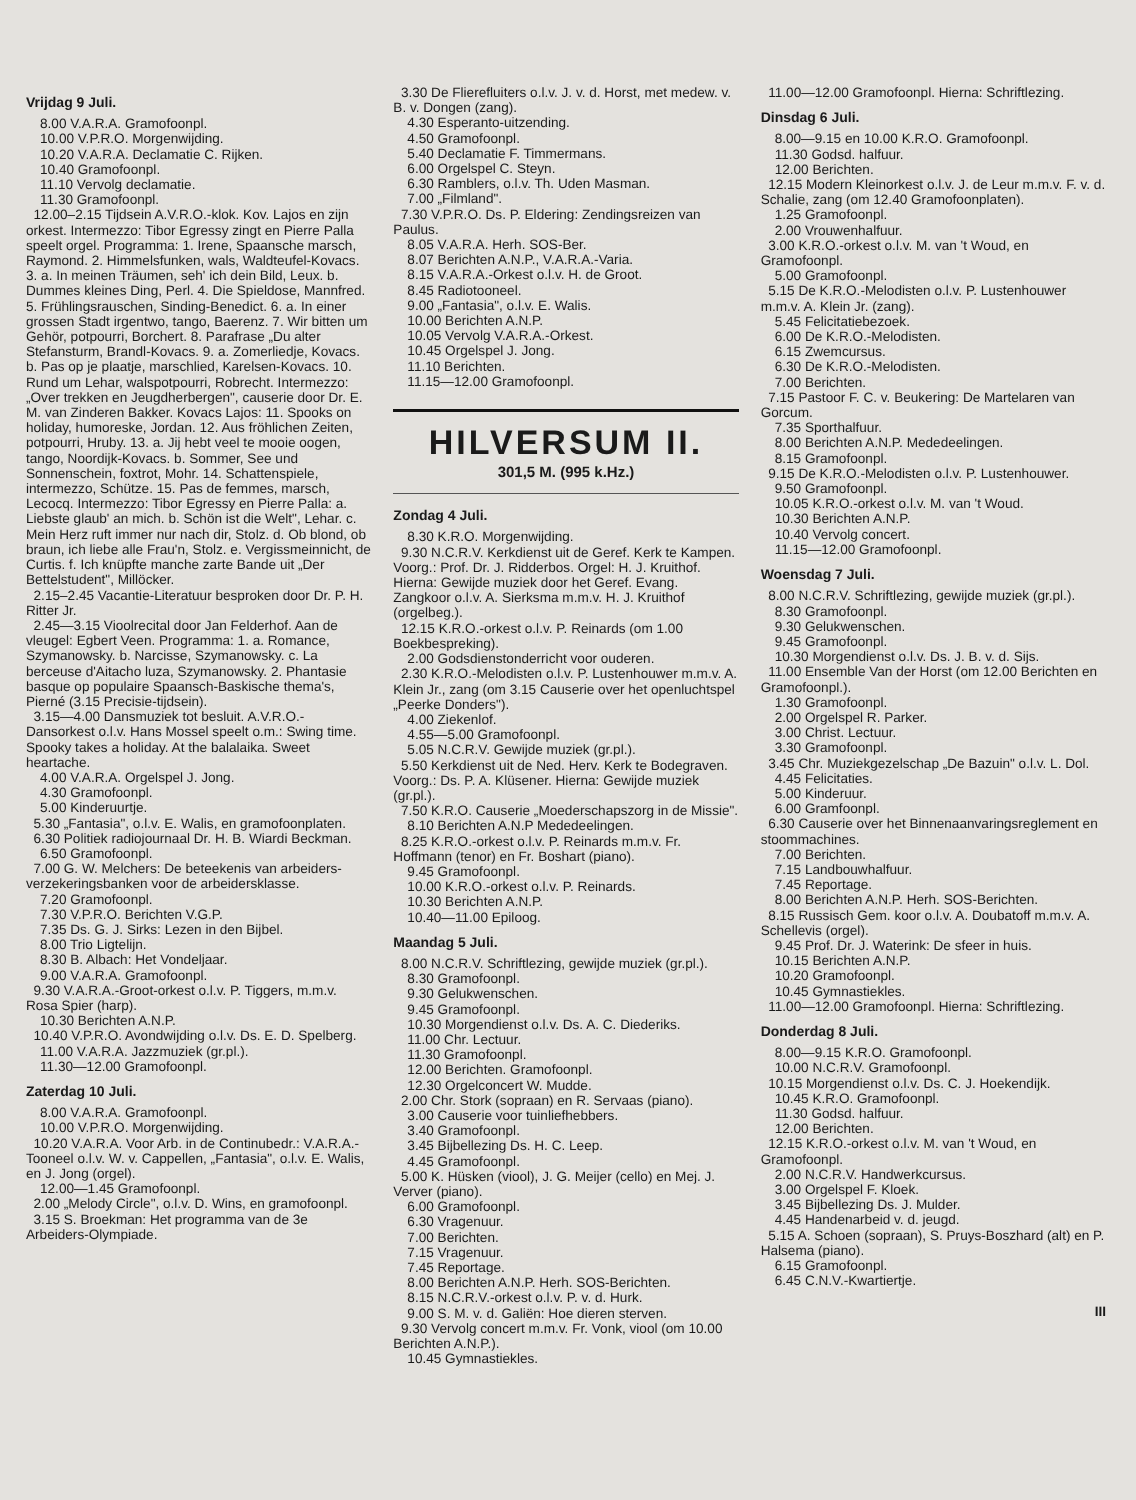Vrijdag 9 Juli.
8.00 V.A.R.A. Gramofoonpl.
10.00 V.P.R.O. Morgenwijding.
10.20 V.A.R.A. Declamatie C. Rijken.
10.40 Gramofoonpl.
11.10 Vervolg declamatie.
11.30 Gramofoonpl.
12.00–2.15 Tijdsein A.V.R.O.-klok. Kov. Lajos en zijn orkest. Intermezzo: Tibor Egressy zingt en Pierre Palla speelt orgel. Programma: 1. Irene, Spaansche marsch, Raymond. 2. Himmelsfunken, wals, Waldteufel-Kovacs. 3. a. In meinen Träumen, seh' ich dein Bild, Leux. b. Dummes kleines Ding, Perl. 4. Die Spieldose, Mannfred. 5. Frühlingsrauschen, Sinding-Benedict. 6. a. In einer grossen Stadt irgentwo, tango, Baerenz. 7. Wir bitten um Gehör, potpourri, Borchert. 8. Parafrase „Du alter Stefansturm, Brandl-Kovacs. 9. a. Zomerliedje, Kovacs. b. Pas op je plaatje, marschlied, Karelsen-Kovacs. 10. Rund um Lehar, walspotpourri, Robrecht. Intermezzo: „Over trekken en Jeugdherbergen", causerie door Dr. E. M. van Zinderen Bakker. Kovacs Lajos: 11. Spooks on holiday, humoreske, Jordan. 12. Aus fröhlichen Zeiten, potpourri, Hruby. 13. a. Jij hebt veel te mooie oogen, tango, Noordijk-Kovacs. b. Sommer, See und Sonnenschein, foxtrot, Mohr. 14. Schattenspiele, intermezzo, Schütze. 15. Pas de femmes, marsch, Lecocq. Intermezzo: Tibor Egressy en Pierre Palla: a. Liebste glaub' an mich. b. Schön ist die Welt", Lehar. c. Mein Herz ruft immer nur nach dir, Stolz. d. Ob blond, ob braun, ich liebe alle Frau'n, Stolz. e. Vergissmeinnicht, de Curtis. f. Ich knüpfte manche zarte Bande uit „Der Bettelstudent", Millöcker.
2.15–2.45 Vacantie-Literatuur besproken door Dr. P. H. Ritter Jr.
2.45—3.15 Vioolrecital door Jan Felderhof. Aan de vleugel: Egbert Veen. Programma: 1. a. Romance, Szymanowsky. b. Narcisse, Szymanowsky. c. La berceuse d'Aitacho luza, Szymanowsky. 2. Phantasie basque op populaire Spaansch-Baskische thema's, Pierné (3.15 Precisie-tijdsein).
3.15—4.00 Dansmuziek tot besluit. A.V.R.O.-Dansorkest o.l.v. Hans Mossel speelt o.m.: Swing time. Spooky takes a holiday. At the balalaika. Sweet heartache.
4.00 V.A.R.A. Orgelspel J. Jong.
4.30 Gramofoonpl.
5.00 Kinderuurtje.
5.30 „Fantasia", o.l.v. E. Walis, en gramofoonplaten.
6.30 Politiek radiojournaal Dr. H. B. Wiardi Beckman.
6.50 Gramofoonpl.
7.00 G. W. Melchers: De beteekenis van arbeiders-verzekeringsbanken voor de arbeidersklasse.
7.20 Gramofoonpl.
7.30 V.P.R.O. Berichten V.G.P.
7.35 Ds. G. J. Sirks: Lezen in den Bijbel.
8.00 Trio Ligtelijn.
8.30 B. Albach: Het Vondeljaar.
9.00 V.A.R.A. Gramofoonpl.
9.30 V.A.R.A.-Groot-orkest o.l.v. P. Tiggers, m.m.v. Rosa Spier (harp).
10.30 Berichten A.N.P.
10.40 V.P.R.O. Avondwijding o.l.v. Ds. E. D. Spelberg.
11.00 V.A.R.A. Jazzmuziek (gr.pl.).
11.30—12.00 Gramofoonpl.
Zaterdag 10 Juli.
8.00 V.A.R.A. Gramofoonpl.
10.00 V.P.R.O. Morgenwijding.
10.20 V.A.R.A. Voor Arb. in de Continubedr.: V.A.R.A.-Tooneel o.l.v. W. v. Cappellen, „Fantasia", o.l.v. E. Walis, en J. Jong (orgel).
12.00—1.45 Gramofoonpl.
2.00 „Melody Circle", o.l.v. D. Wins, en gramofoonpl.
3.15 S. Broekman: Het programma van de 3e Arbeiders-Olympiade.
3.30 De Flierefluiters o.l.v. J. v. d. Horst, met medew. v. B. v. Dongen (zang).
4.30 Esperanto-uitzending.
4.50 Gramofoonpl.
5.40 Declamatie F. Timmermans.
6.00 Orgelspel C. Steyn.
6.30 Ramblers, o.l.v. Th. Uden Masman.
7.00 „Filmland".
7.30 V.P.R.O. Ds. P. Eldering: Zendingsreizen van Paulus.
8.05 V.A.R.A. Herh. SOS-Ber.
8.07 Berichten A.N.P., V.A.R.A.-Varia.
8.15 V.A.R.A.-Orkest o.l.v. H. de Groot.
8.45 Radiotooneel.
9.00 „Fantasia", o.l.v. E. Walis.
10.00 Berichten A.N.P.
10.05 Vervolg V.A.R.A.-Orkest.
10.45 Orgelspel J. Jong.
11.10 Berichten.
11.15—12.00 Gramofoonpl.
HILVERSUM II.
301,5 M. (995 k.Hz.)
Zondag 4 Juli.
8.30 K.R.O. Morgenwijding.
9.30 N.C.R.V. Kerkdienst uit de Geref. Kerk te Kampen. Voorg.: Prof. Dr. J. Ridderbos. Orgel: H. J. Kruithof. Hierna: Gewijde muziek door het Geref. Evang. Zangkoor o.l.v. A. Sierksma m.m.v. H. J. Kruithof (orgelbeg.).
12.15 K.R.O.-orkest o.l.v. P. Reinards (om 1.00 Boekbespreking).
2.00 Godsdienstonderricht voor ouderen.
2.30 K.R.O.-Melodisten o.l.v. P. Lustenhouwer m.m.v. A. Klein Jr., zang (om 3.15 Causerie over het openluchtspel „Peerke Donders").
4.00 Ziekenlof.
4.55—5.00 Gramofoonpl.
5.05 N.C.R.V. Gewijde muziek (gr.pl.).
5.50 Kerkdienst uit de Ned. Herv. Kerk te Bodegraven. Voorg.: Ds. P. A. Klüsener. Hierna: Gewijde muziek (gr.pl.).
7.50 K.R.O. Causerie „Moederschapszorg in de Missie".
8.10 Berichten A.N.P Mededeelingen.
8.25 K.R.O.-orkest o.l.v. P. Reinards m.m.v. Fr. Hoffmann (tenor) en Fr. Boshart (piano).
9.45 Gramofoonpl.
10.00 K.R.O.-orkest o.l.v. P. Reinards.
10.30 Berichten A.N.P.
10.40—11.00 Epiloog.
Maandag 5 Juli.
8.00 N.C.R.V. Schriftlezing, gewijde muziek (gr.pl.).
8.30 Gramofoonpl.
9.30 Gelukwenschen.
9.45 Gramofoonpl.
10.30 Morgendienst o.l.v. Ds. A. C. Diederiks.
11.00 Chr. Lectuur.
11.30 Gramofoonpl.
12.00 Berichten. Gramofoonpl.
12.30 Orgelconcert W. Mudde.
2.00 Chr. Stork (sopraan) en R. Servaas (piano).
3.00 Causerie voor tuinliefhebbers.
3.40 Gramofoonpl.
3.45 Bijbellezing Ds. H. C. Leep.
4.45 Gramofoonpl.
5.00 K. Hüsken (viool), J. G. Meijer (cello) en Mej. J. Verver (piano).
6.00 Gramofoonpl.
6.30 Vragenuur.
7.00 Berichten.
7.15 Vragenuur.
7.45 Reportage.
8.00 Berichten A.N.P. Herh. SOS-Berichten.
8.15 N.C.R.V.-orkest o.l.v. P. v. d. Hurk.
9.00 S. M. v. d. Galiën: Hoe dieren sterven.
9.30 Vervolg concert m.m.v. Fr. Vonk, viool (om 10.00 Berichten A.N.P.).
10.45 Gymnastiekles.
11.00—12.00 Gramofoonpl. Hierna: Schriftlezing.
Dinsdag 6 Juli.
8.00—9.15 en 10.00 K.R.O. Gramofoonpl.
11.30 Godsd. halfuur.
12.00 Berichten.
12.15 Modern Kleinorkest o.l.v. J. de Leur m.m.v. F. v. d. Schalie, zang (om 12.40 Gramofoonplaten).
1.25 Gramofoonpl.
2.00 Vrouwenhalfuur.
3.00 K.R.O.-orkest o.l.v. M. van 't Woud, en Gramofoonpl.
5.00 Gramofoonpl.
5.15 De K.R.O.-Melodisten o.l.v. P. Lustenhouwer m.m.v. A. Klein Jr. (zang).
5.45 Felicitatiebezoek.
6.00 De K.R.O.-Melodisten.
6.15 Zwemcursus.
6.30 De K.R.O.-Melodisten.
7.00 Berichten.
7.15 Pastoor F. C. v. Beukering: De Martelaren van Gorcum.
7.35 Sporthalfuur.
8.00 Berichten A.N.P. Mededeelingen.
8.15 Gramofoonpl.
9.15 De K.R.O.-Melodisten o.l.v. P. Lustenhouwer.
9.50 Gramofoonpl.
10.05 K.R.O.-orkest o.l.v. M. van 't Woud.
10.30 Berichten A.N.P.
10.40 Vervolg concert.
11.15—12.00 Gramofoonpl.
Woensdag 7 Juli.
8.00 N.C.R.V. Schriftlezing, gewijde muziek (gr.pl.).
8.30 Gramofoonpl.
9.30 Gelukwenschen.
9.45 Gramofoonpl.
10.30 Morgendienst o.l.v. Ds. J. B. v. d. Sijs.
11.00 Ensemble Van der Horst (om 12.00 Berichten en Gramofoonpl.).
1.30 Gramofoonpl.
2.00 Orgelspel R. Parker.
3.00 Christ. Lectuur.
3.30 Gramofoonpl.
3.45 Chr. Muziekgezelschap „De Bazuin" o.l.v. L. Dol.
4.45 Felicitaties.
5.00 Kinderuur.
6.00 Gramfoonpl.
6.30 Causerie over het Binnenaanvaringsreglement en stoommachines.
7.00 Berichten.
7.15 Landbouwhalfuur.
7.45 Reportage.
8.00 Berichten A.N.P. Herh. SOS-Berichten.
8.15 Russisch Gem. koor o.l.v. A. Doubatoff m.m.v. A. Schellevis (orgel).
9.45 Prof. Dr. J. Waterink: De sfeer in huis.
10.15 Berichten A.N.P.
10.20 Gramofoonpl.
10.45 Gymnastiekles.
11.00—12.00 Gramofoonpl. Hierna: Schriftlezing.
Donderdag 8 Juli.
8.00—9.15 K.R.O. Gramofoonpl.
10.00 N.C.R.V. Gramofoonpl.
10.15 Morgendienst o.l.v. Ds. C. J. Hoekendijk.
10.45 K.R.O. Gramofoonpl.
11.30 Godsd. halfuur.
12.00 Berichten.
12.15 K.R.O.-orkest o.l.v. M. van 't Woud, en Gramofoonpl.
2.00 N.C.R.V. Handwerkcursus.
3.00 Orgelspel F. Kloek.
3.45 Bijbellezing Ds. J. Mulder.
4.45 Handenarbeid v. d. jeugd.
5.15 A. Schoen (sopraan), S. Pruys-Boszhard (alt) en P. Halsema (piano).
6.15 Gramofoonpl.
6.45 C.N.V.-Kwartiertje.
III